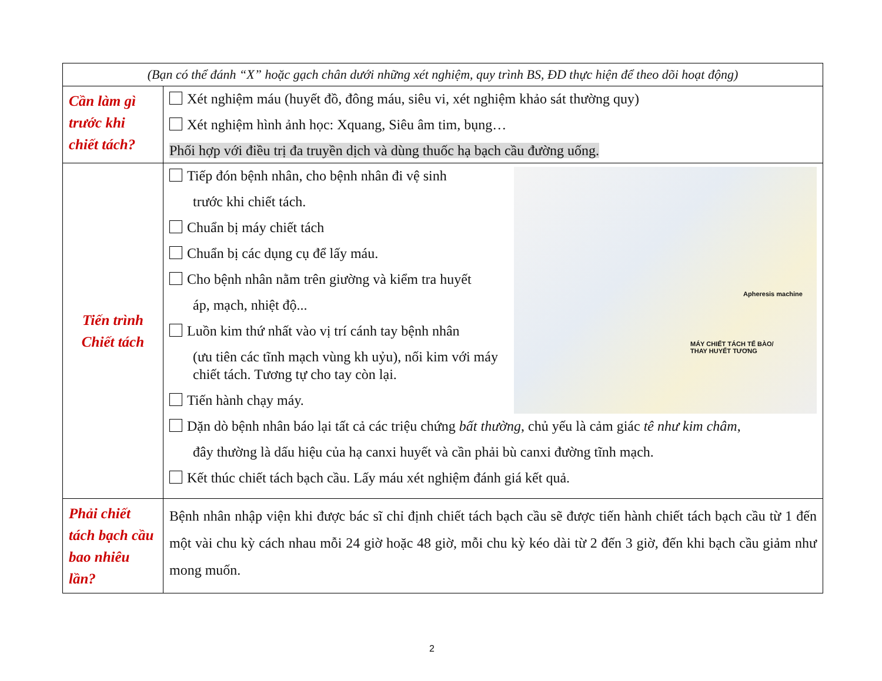| (Bạn có thể đánh “X” hoặc gạch chân dưới những xét nghiệm, quy trình BS, ĐD thực hiện để theo dõi hoạt động) | |
| Cần làm gì trước khi chiết tách? | Xét nghiệm máu (huyết đồ, đông máu, siêu vi, xét nghiệm khảo sát thường quy) Xét nghiệm hình ảnh học: Xquang, Siêu âm tim, bụng… Phối hợp với điều trị đa truyền dịch và dùng thuốc hạ bạch cầu đường uống. |
| Tiến trình Chiết tách | Apheresis machine MÁY CHIẾT TÁCH TẾ BÀO/ THAY HUYẾT TƯƠNG Tiếp đón bệnh nhân, cho bệnh nhân đi vệ sinh trước khi chiết tách. Chuẩn bị máy chiết tách Chuẩn bị các dụng cụ để lấy máu. Cho bệnh nhân nằm trên giường và kiểm tra huyết áp, mạch, nhiệt độ... Luồn kim thứ nhất vào vị trí cánh tay bệnh nhân (ưu tiên các tĩnh mạch vùng kh uỷu), nối kim với máy chiết tách. Tương tự cho tay còn lại. Tiến hành chạy máy. Dặn dò bệnh nhân báo lại tất cả các triệu chứng bất thường , chủ yếu là cảm giác tê như kim châm , đây thường là dấu hiệu của hạ canxi huyết và cần phải bù canxi đường tĩnh mạch. Kết thúc chiết tách bạch cầu. Lấy máu xét nghiệm đánh giá kết quả. |
| Phải chiết tách bạch cầu bao nhiêu lần? | Bệnh nhân nhập viện khi được bác sĩ chỉ định chiết tách bạch cầu sẽ được tiến hành chiết tách bạch cầu từ 1 đến một vài chu kỳ cách nhau mỗi 24 giờ hoặc 48 giờ, mỗi chu kỳ kéo dài từ 2 đến 3 giờ, đến khi bạch cầu giảm như mong muốn. |
2